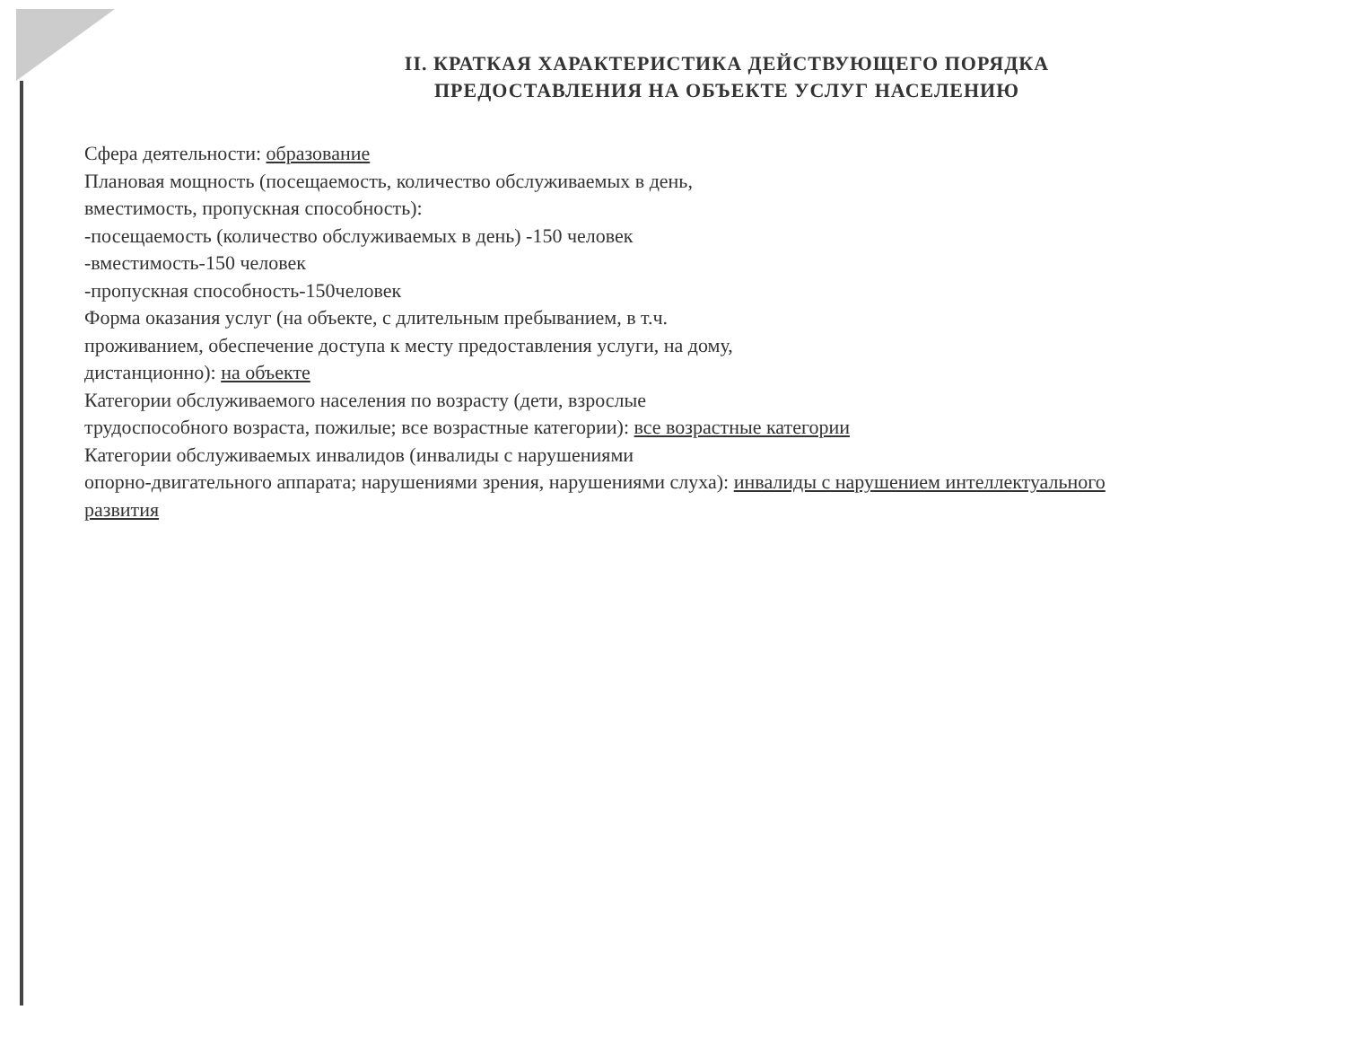II. КРАТКАЯ ХАРАКТЕРИСТИКА ДЕЙСТВУЮЩЕГО ПОРЯДКА
ПРЕДОСТАВЛЕНИЯ НА ОБЪЕКТЕ УСЛУГ НАСЕЛЕНИЮ
Сфера деятельности: образование
Плановая мощность (посещаемость, количество обслуживаемых в день,
вместимость, пропускная способность):
-посещаемость (количество обслуживаемых в день) -150 человек
-вместимость-150 человек
-пропускная способность-150человек
Форма оказания услуг (на объекте, с длительным пребыванием, в т.ч.
проживанием, обеспечение доступа к месту предоставления услуги, на дому,
дистанционно): на объекте
Категории обслуживаемого населения по возрасту (дети, взрослые
трудоспособного возраста, пожилые; все возрастные категории): все возрастные категории
Категории обслуживаемых инвалидов (инвалиды с нарушениями
опорно-двигательного аппарата; нарушениями зрения, нарушениями слуха): инвалиды с нарушением интеллектуального
развития